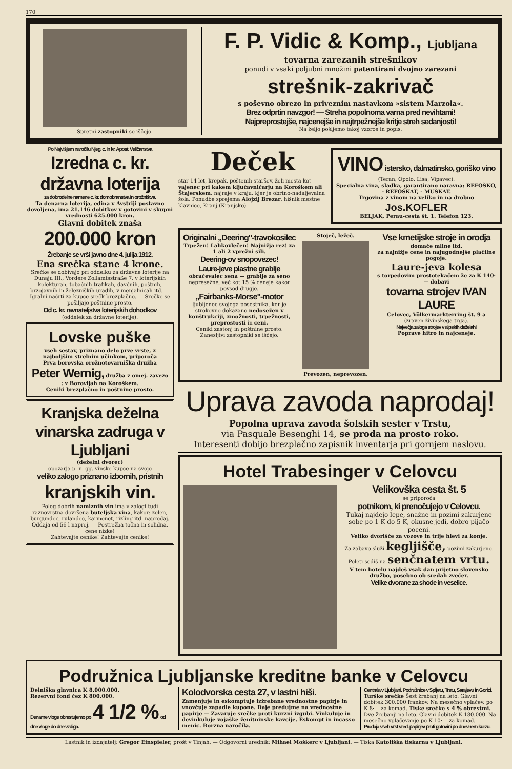170
Spretni zastopniki se iščejo.
F. P. Vidic & Komp., Ljubljana
tovarna zarezanih strešnikov
ponudi v vsaki poljubni množini patentirani dvojno zarezani
strešnik-zakrivač
s poševno obrezo in priveznim nastavkom »sistem Marzola«.
Brez odprtin navzgor! — Streha popolnoma varna pred nevihtami!
Najpreprostejše, najcenejše in najtrpežnejše kritje streh sedanjosti!
Na željo pošljemo takoj vzorce in popis.
Po Najvišjem naročilu Njeg. c. in kr. Apost. Veličanstva
Izredna c. kr. državna loterija
za dobrodelne namene c. kr. domobranstva in orožništva.
Ta denarna loterija, edina v Avstriji postavno dovoljena, ima 21.146 dobitkov v gotovini v skupni vrednosti 625.000 kron.
Glavni dobitek znaša
200.000 kron
Žrebanje se vrši javno dne 4. julija 1912.
Ena srečka stane 4 krone.
Srečke se dobivajo pri oddelku za državne loterije na Dunaju III., Vordere Zollamtsstraße 7, v loterijskih kolekturah, tobačnih trafikah, davčnih, poštnih, brzojavnih in železniških uradih, v menjalnicah itd. — Igralni načrti za kupce srečk brezplačno. — Srečke se pošiljajo poštnine prosto.
Od c. kr. ravnateljstva loterijskih dohodkov
(oddelek za državne loterije).
Lovske puške
vseh sestav, priznano delo prve vrste, z najboljšim strelnim učinkom, priporoča
Prva borovska orožnotovarniška družba Peter Wernig, družba z omej. zavezo : v Borovljah na Koroškem.
Ceniki brezplačno in poštnine prosto.
Kranjska deželna vinarska zadruga v Ljubljani
(deželni dvorec)
opozarja p. n. gg. vinske kupce na svojo
veliko zalogo priznano izbornih, pristnih
kranjskih vin.
Poleg dobrih namiznih vin ima v zalogi tudi raznovrstna dovršena buteljska vina, kakor: zelen, burgundec, rulandec, karmenet, rizling itd. naprodaj.
Oddaja od 56 l naprej. — Postrežba točna in solidna, cene nizke!
Zahtevajte cenike! Zahtevajte cenike!
Deček
star 14 let, krepak, poštenih staršev, želi mesta kot vajenec pri kakem ključavničarju na Koroškem ali Štajerskem, najraje v kraju, kjer je obrtno-nadaljevalna šola. Ponudbe sprejema Alojzij Brezar, hišnik mestne klavnice, Kranj (Kranjsko).
VINO istersko, dalmatinsko, goriško vino (Teran, Opolo, Lisa, Vipavec).
Specialna vina, sladka, garantirano naravna: REFOŠKO, - REFOŠKAT, - MUŠKAT.
Trgovina z vinom na veliko in na drobno Jos.KOFLER
BELJAK, Perau-cesta št. 1. Telefon 123.
Originalni „Deering"-travokosilec
Trpežen! Lahkovlečen! Najnižja rez! za 1 ali 2 vprežni sili.
Deering-ov snopovezec!
Laure-jeve plastne grablje
obračevalec sena — grablje za seno nepresežne, več kot 15 % ceneje kakor povsod drugje.
„Fairbanks-Morse"-motor
ljubljenec svojega posestnika, ker je strokovno dokazano nedosežen v konštrukciji, zmožnosti, trpežnosti, preprostosti in ceni.
Ceniki zastonj in poštnine prosto. Zanesljivi zastopniki se iščejo.
Stoječ, ležeč.
Prevozen, neprevozen.
Vse kmetijske stroje in orodja
domače mline itd.
za najnižje cene in najugodnejše plačilne pogoje.
Laure-jeva kolesa
s torpedovim prostotekačem že za K 140·— dobavi
tovarna strojev IVAN LAURE
Celovec, Völkermarkterring št. 9 a
(zraven živinskega trga).
Največja zaloga strojev v alpskih deželah!
Poprave hitro in najceneje.
Uprava zavoda naprodaj!
Popolna uprava zavoda šolskih sester v Trstu,
via Pasquale Besenghi 14, se proda na prosto roko.
Interesenti dobijo brezplačno zapisnik inventarja pri gornjem naslovu.
Hotel Trabesinger v Celovcu
Velikovška cesta št. 5
se priporoča
potnikom, ki prenočujejo v Celovcu.
Tukaj najdejo lepe, snažne in pozimi zakurjene sobe po 1 K do 5 K, okusne jedi, dobro pijačo poceni.
Veliko dvorišče za vozove in trije hlevi za konje.
Za zabavo služi kegljišče, pozimi zakurjeno.
Poleti sediš na senčnatem vrtu.
V tem hotelu najdeš vsak dan prijetno slovensko družbo, posebno ob sredah zvečer.
Velike dvorane za shode in veselice.
Podružnica Ljubljanske kreditne banke v Celovcu
Delniška glavnica K 8,000.000.
Rezervni fond čez K 800.000.
Denarne vloge obrestujemo po 4 1/2 % od dne vloge do dne vzdiga.
Kolodvorska cesta 27, v lastni hiši.
Zamenjuje in eskomptuje izžrebane vrednostne papirje in vnovčuje zapadle kupone. Daje predujme na vrednostne papirje — Zavaruje srečke proti kurzni izgubi. Vinkuluje in devinkuluje vojaške ženitninske kavcije. Eskompt in incasso menic. Borzna naročila.
Centrala v Ljubljani. Podružnice v Spljetu, Trstu, Sarajevu in Gorici.
Turške srečke Šest žrebanj na leto. Glavni dobitek 300.000 frankov. Na mesečno vplačev. po K 8·— za komad. Tiske srečke s 4 % obrestmi. Dve žrebanji na leto. Glavni dobitek K 180.000. Na mesečno vplačevanje po K 10·— za komad.
Prodaja vseh vrst vred. papirjev proti gotovini po dnevnem kurzu.
Lastnik in izdajatelj: Gregor Einspieler, prošt v Tinjah. — Odgovorni urednik: Mihael Moškerc v Ljubljani. — Tiska Katoliška tiskarna v Ljubljani.